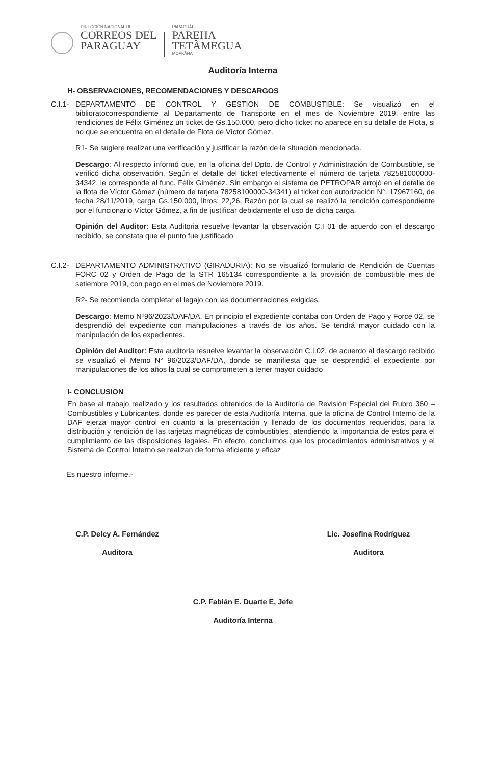DIRECCIÓN NACIONAL DE
CORREOS DEL
PARAGUAY
PARAGUÁI
PAREHA
TETÃMEGUA
MOAKÃHA
Auditoría Interna
H- OBSERVACIONES, RECOMENDACIONES Y DESCARGOS
C.I.1-
DEPARTAMENTO DE CONTROL Y GESTION DE COMBUSTIBLE: Se visualizó en el biblioratocorrespondiente al Departamento de Transporte en el mes de Noviembre 2019, entre las rendiciones de Félix Giménez un ticket de Gs.150.000, pero dicho ticket no aparece en su detalle de Flota, si no que se encuentra en el detalle de Flota de Víctor Gómez.
R1- Se sugiere realizar una verificación y justificar la razón de la situación mencionada.
Descargo: Al respecto informó que, en la oficina del Dpto. de Control y Administración de Combustible, se verificó dicha observación. Según el detalle del ticket efectivamente el número de tarjeta 782581000000-34342, le corresponde al func. Félix Giménez. Sin embargo el sistema de PETROPAR arrojó en el detalle de la flota de Víctor Gómez (número de tarjeta 78258100000-34341) el ticket con autorización N°. 17967160, de fecha 28/11/2019, carga Gs.150.000, litros: 22,26. Razón por la cual se realizó la rendición correspondiente por el funcionario Víctor Gómez, a fin de justificar debidamente el uso de dicha carga.
Opinión del Auditor: Esta Auditoria resuelve levantar la observación C.I 01 de acuerdo con el descargo recibido, se constata que el punto fue justificado
C.I.2-
DEPARTAMENTO ADMINISTRATIVO (GIRADURIA): No se visualizó formulario de Rendición de Cuentas FORC 02 y Orden de Pago de la STR 165134 correspondiente a la provisión de combustible mes de setiembre 2019, con pago en el mes de Noviembre 2019.
R2- Se recomienda completar el legajo con las documentaciones exigidas.
Descargo: Memo Nº96/2023/DAF/DA. En principio el expediente contaba con Orden de Pago y Force 02, se desprendió del expediente con manipulaciones a través de los años. Se tendrá mayor cuidado con la manipulación de los expedientes.
Opinión del Auditor: Esta auditoria resuelve levantar la observación C.I.02, de acuerdo al descargo recibido se visualizó el Memo N° 96/2023/DAF/DA, donde se manifiesta que se desprendió el expediente por manipulaciones de los años la cual se comprometen a tener mayor cuidado
I- CONCLUSION
En base al trabajo realizado y los resultados obtenidos de la Auditoría de Revisión Especial del Rubro 360 – Combustibles y Lubricantes, donde es parecer de esta Auditoría Interna, que la oficina de Control Interno de la DAF ejerza mayor control en cuanto a la presentación y llenado de los documentos requeridos, para la distribución y rendición de las tarjetas magnéticas de combustibles, atendiendo la importancia de estos para el cumplimiento de las disposiciones legales. En efecto, concluimos que los procedimientos administrativos y el Sistema de Control Interno se realizan de forma eficiente y eficaz
Es nuestro informe.-
C.P. Delcy A. Fernández
Auditora
Lic. Josefina Rodríguez
Auditora
C.P. Fabián E. Duarte E, Jefe
Auditoría Interna